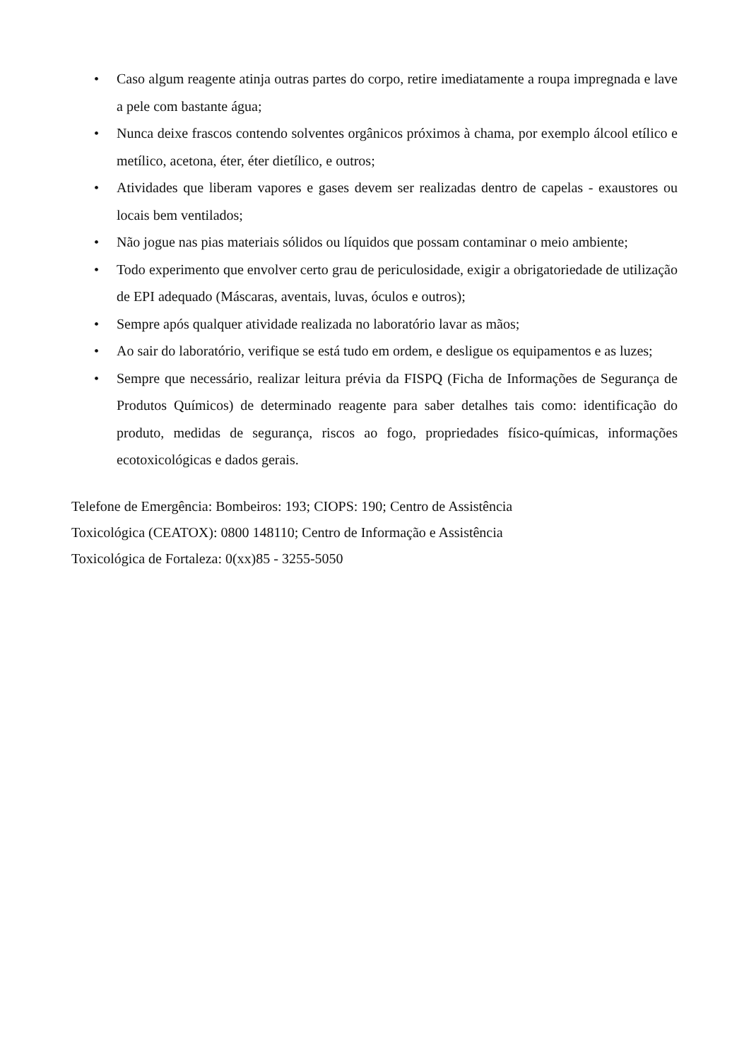• Caso algum reagente atinja outras partes do corpo, retire imediatamente a roupa impregnada e lave a pele com bastante água;
• Nunca deixe frascos contendo solventes orgânicos próximos à chama, por exemplo álcool etílico e metílico, acetona, éter, éter dietílico, e outros;
• Atividades que liberam vapores e gases devem ser realizadas dentro de capelas - exaustores ou locais bem ventilados;
• Não jogue nas pias materiais sólidos ou líquidos que possam contaminar o meio ambiente;
• Todo experimento que envolver certo grau de periculosidade, exigir a obrigatoriedade de utilização de EPI adequado (Máscaras, aventais, luvas, óculos e outros);
• Sempre após qualquer atividade realizada no laboratório lavar as mãos;
• Ao sair do laboratório, verifique se está tudo em ordem, e desligue os equipamentos e as luzes;
• Sempre que necessário, realizar leitura prévia da FISPQ (Ficha de Informações de Segurança de Produtos Químicos) de determinado reagente para saber detalhes tais como: identificação do produto, medidas de segurança, riscos ao fogo, propriedades físico-químicas, informações ecotoxicológicas e dados gerais.
Telefone de Emergência: Bombeiros: 193; CIOPS: 190; Centro de Assistência
Toxicológica (CEATOX): 0800 148110; Centro de Informação e Assistência
Toxicológica de Fortaleza: 0(xx)85 - 3255-5050